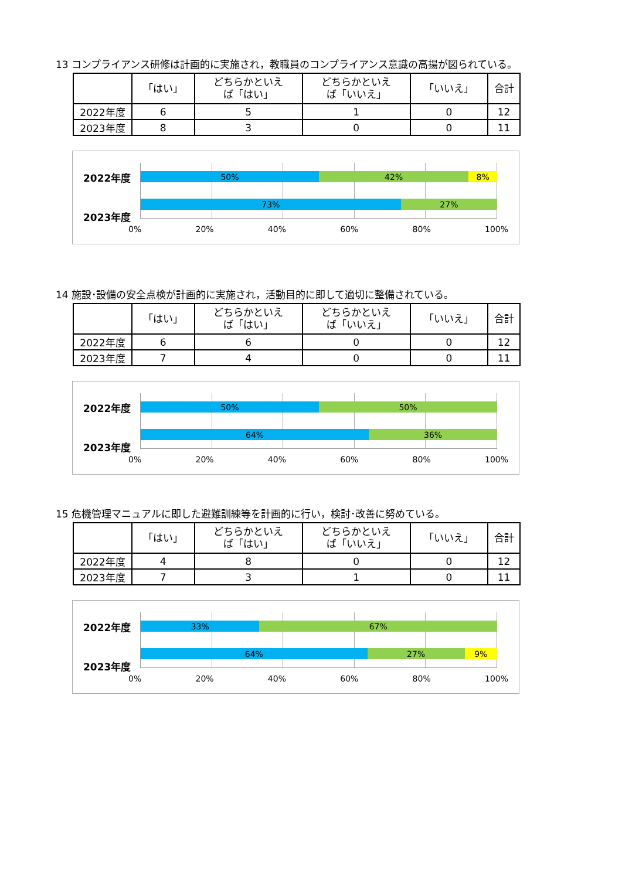13 コンプライアンス研修は計画的に実施され，教職員のコンプライアンス意識の高揚が図られている。
| | 「はい」 | どちらかといえ ば「はい」 | どちらかといえ ば「いいえ」 | 「いいえ」 | 合計 |
| --- | --- | --- | --- | --- | --- |
| 2022年度 | 6 | 5 | 1 | 0 | 12 |
| 2023年度 | 8 | 3 | 0 | 0 | 11 |
2022年度
2023年度
50% 42% 8%
73% 27%
0% 20% 40% 60% 80% 100%
14 施設･設備の安全点検が計画的に実施され，活動目的に即して適切に整備されている。
| | 「はい」 | どちらかといえ ば「はい」 | どちらかといえ ば「いいえ」 | 「いいえ」 | 合計 |
| --- | --- | --- | --- | --- | --- |
| 2022年度 | 6 | 6 | 0 | 0 | 12 |
| 2023年度 | 7 | 4 | 0 | 0 | 11 |
2022年度
2023年度
50% 50%
64% 36%
0% 20% 40% 60% 80% 100%
15 危機管理マニュアルに即した避難訓練等を計画的に行い，検討･改善に努めている。
| | 「はい」 | どちらかといえ ば「はい」 | どちらかといえ ば「いいえ」 | 「いいえ」 | 合計 |
| --- | --- | --- | --- | --- | --- |
| 2022年度 | 4 | 8 | 0 | 0 | 12 |
| 2023年度 | 7 | 3 | 1 | 0 | 11 |
2022年度
2023年度
33% 67%
64% 27% 9%
0% 20% 40% 60% 80% 100%